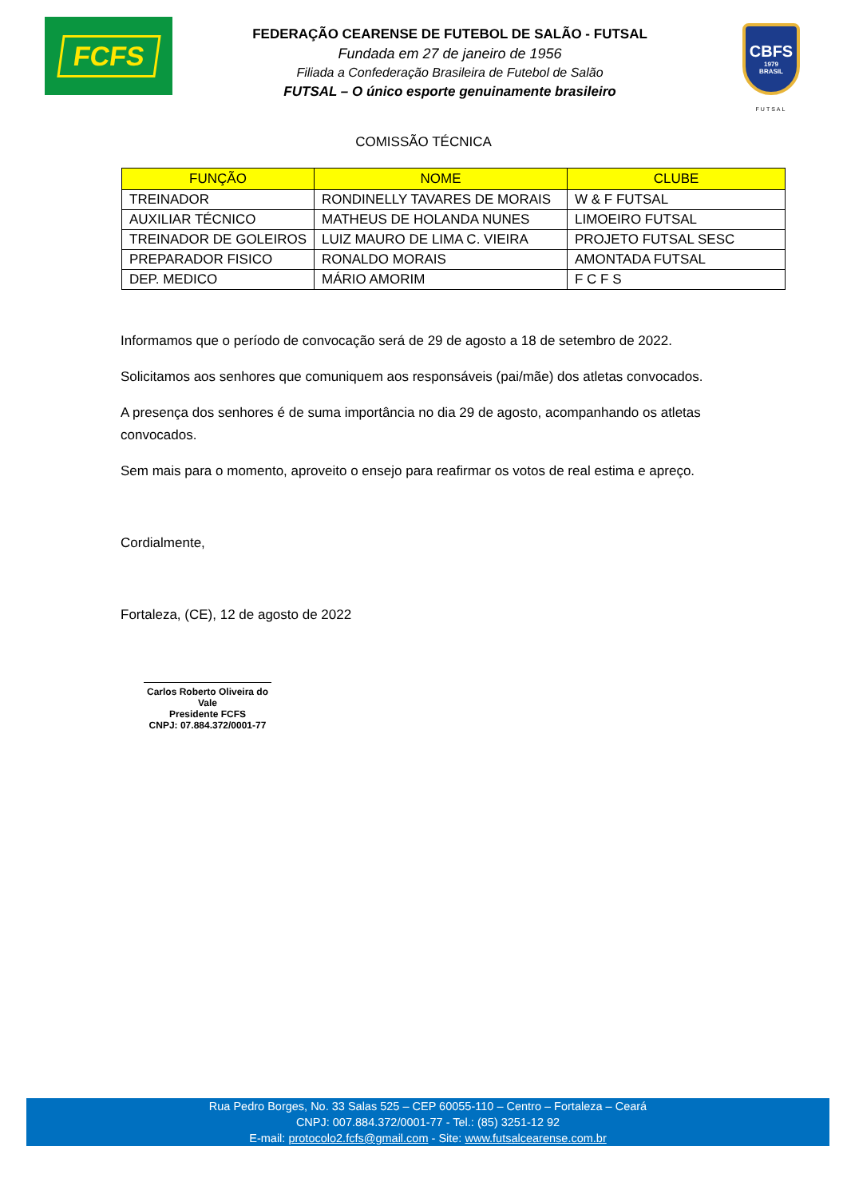FCFS
FEDERAÇÃO CEARENSE DE FUTEBOL DE SALÃO - FUTSAL
Fundada em 27 de janeiro de 1956
Filiada a Confederação Brasileira de Futebol de Salão
FUTSAL – O único esporte genuinamente brasileiro
CBFS
1979
BRASIL
FUTSAL
COMISSÃO TÉCNICA
| FUNÇÃO | NOME | CLUBE |
| --- | --- | --- |
| TREINADOR | RONDINELLY TAVARES DE MORAIS | W & F FUTSAL |
| AUXILIAR TÉCNICO | MATHEUS DE HOLANDA NUNES | LIMOEIRO FUTSAL |
| TREINADOR DE GOLEIROS | LUIZ MAURO DE LIMA C. VIEIRA | PROJETO FUTSAL SESC |
| PREPARADOR FISICO | RONALDO MORAIS | AMONTADA FUTSAL |
| DEP. MEDICO | MÁRIO AMORIM | F C F S |
Informamos que o período de convocação será de 29 de agosto a 18 de setembro de 2022.
Solicitamos aos senhores que comuniquem aos responsáveis (pai/mãe) dos atletas convocados.
A presença dos senhores é de suma importância no dia 29 de agosto, acompanhando os atletas convocados.
Sem mais para o momento, aproveito o ensejo para reafirmar os votos de real estima e apreço.
Cordialmente,
Fortaleza, (CE), 12 de agosto de 2022
Carlos Roberto Oliveira do Vale
Presidente FCFS
CNPJ: 07.884.372/0001-77
Rua Pedro Borges, No. 33 Salas 525 – CEP 60055-110 – Centro – Fortaleza – Ceará
CNPJ: 007.884.372/0001-77 - Tel.: (85) 3251-12 92
E-mail: protocolo2.fcfs@gmail.com - Site: www.futsalcearense.com.br